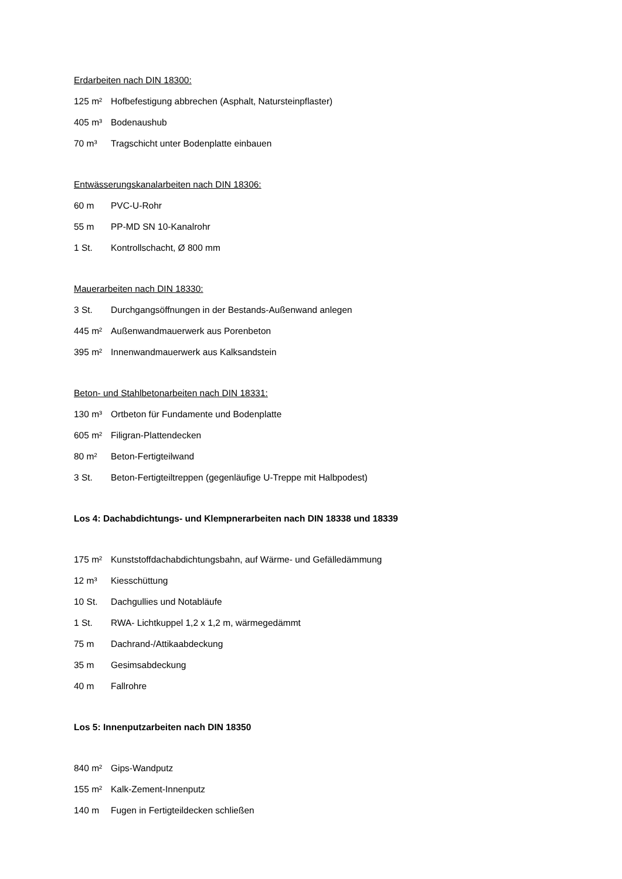Erdarbeiten nach DIN 18300:
125 m² Hofbefestigung abbrechen (Asphalt, Natursteinpflaster)
405 m³ Bodenaushub
70 m³ Tragschicht unter Bodenplatte einbauen
Entwässerungskanalarbeiten nach DIN 18306:
60 m PVC-U-Rohr
55 m PP-MD SN 10-Kanalrohr
1 St. Kontrollschacht, Ø 800 mm
Mauerarbeiten nach DIN 18330:
3 St. Durchgangsöffnungen in der Bestands-Außenwand anlegen
445 m² Außenwandmauerwerk aus Porenbeton
395 m² Innenwandmauerwerk aus Kalksandstein
Beton- und Stahlbetonarbeiten nach DIN 18331:
130 m³ Ortbeton für Fundamente und Bodenplatte
605 m² Filigran-Plattendecken
80 m² Beton-Fertigteilwand
3 St. Beton-Fertigteiltreppen (gegenläufige U-Treppe mit Halbpodest)
Los 4: Dachabdichtungs- und Klempnerarbeiten nach DIN 18338 und 18339
175 m² Kunststoffdachabdichtungsbahn, auf Wärme- und Gefälledämmung
12 m³ Kiesschüttung
10 St. Dachgullies und Notabläufe
1 St. RWA- Lichtkuppel 1,2 x 1,2 m, wärmegedämmt
75 m Dachrand-/Attikaabdeckung
35 m Gesimsabdeckung
40 m Fallrohre
Los 5: Innenputzarbeiten nach DIN 18350
840 m² Gips-Wandputz
155 m² Kalk-Zement-Innenputz
140 m Fugen in Fertigteildecken schließen